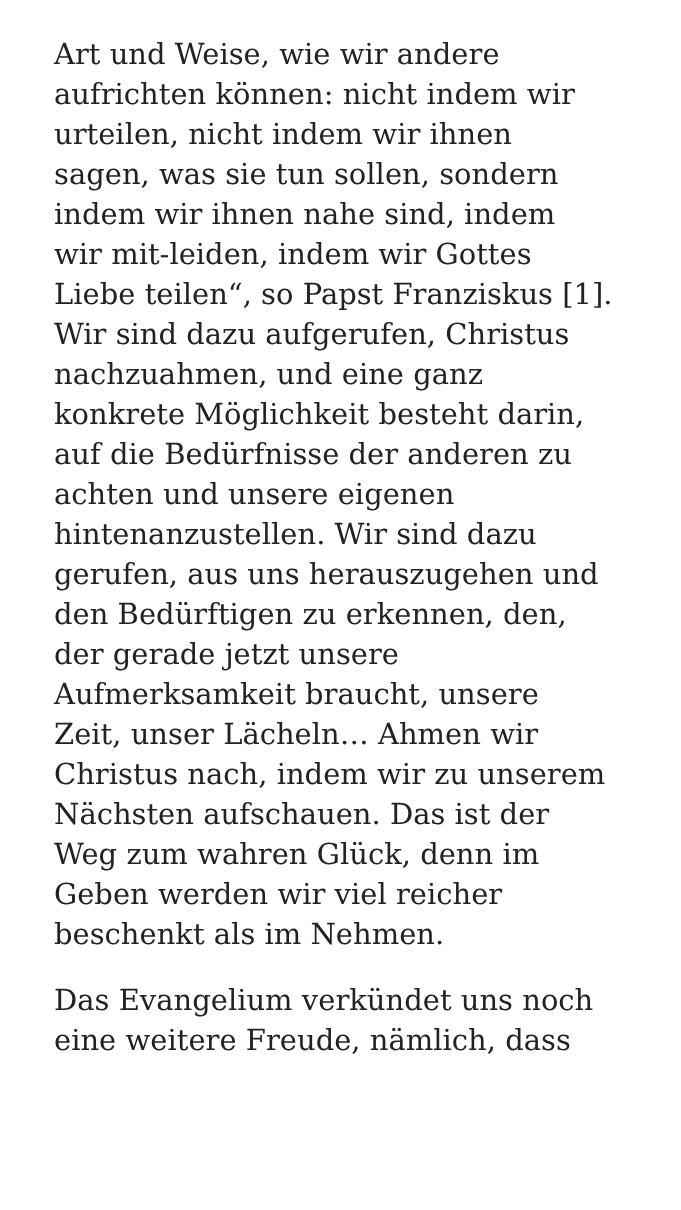Art und Weise, wie wir andere
aufrichten können: nicht indem wir
urteilen, nicht indem wir ihnen
sagen, was sie tun sollen, sondern
indem wir ihnen nahe sind, indem
wir mit-leiden, indem wir Gottes
Liebe teilen“, so Papst Franziskus [1].
Wir sind dazu aufgerufen, Christus
nachzuahmen, und eine ganz
konkrete Möglichkeit besteht darin,
auf die Bedürfnisse der anderen zu
achten und unsere eigenen
hintenanzustellen. Wir sind dazu
gerufen, aus uns herauszugehen und
den Bedürftigen zu erkennen, den,
der gerade jetzt unsere
Aufmerksamkeit braucht, unsere
Zeit, unser Lächeln… Ahmen wir
Christus nach, indem wir zu unserem
Nächsten aufschauen. Das ist der
Weg zum wahren Glück, denn im
Geben werden wir viel reicher
beschenkt als im Nehmen.
Das Evangelium verkündet uns noch
eine weitere Freude, nämlich, dass